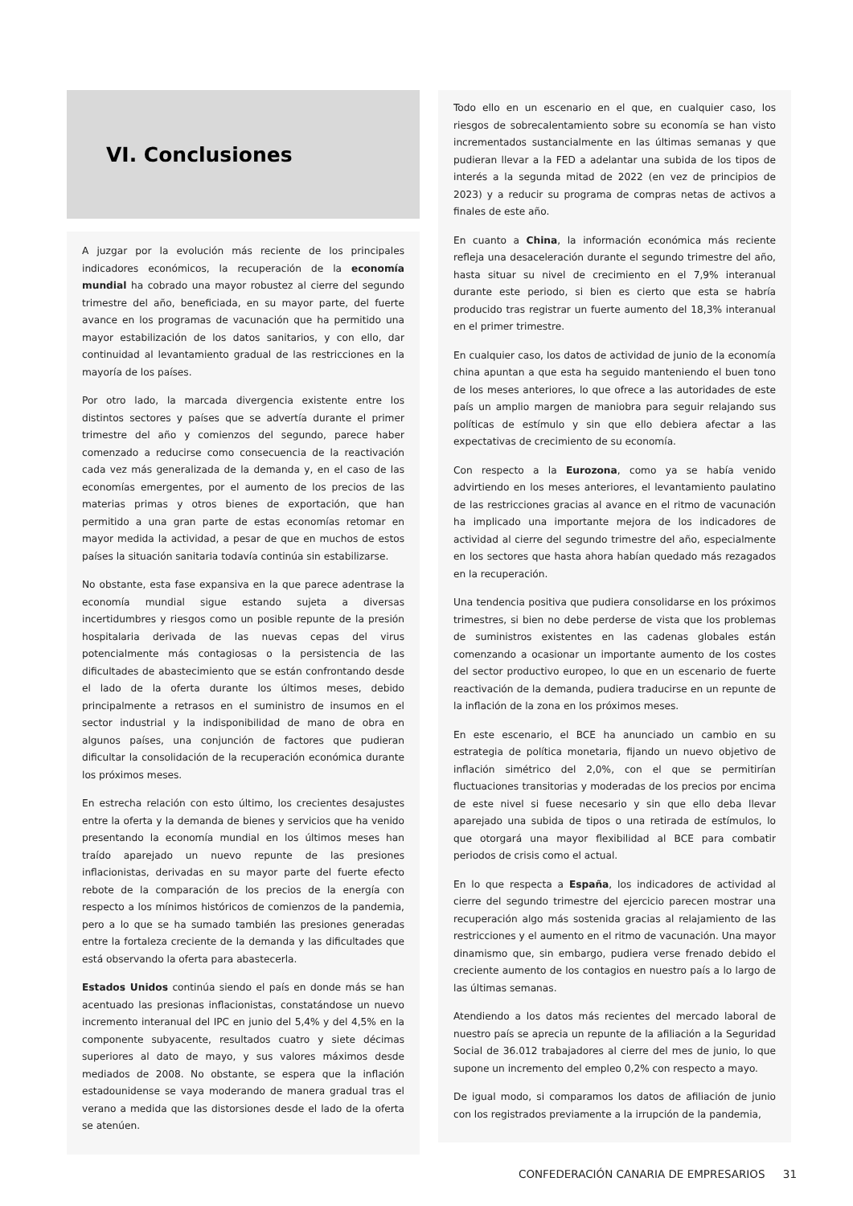VI. Conclusiones
A juzgar por la evolución más reciente de los principales indicadores económicos, la recuperación de la economía mundial ha cobrado una mayor robustez al cierre del segundo trimestre del año, beneficiada, en su mayor parte, del fuerte avance en los programas de vacunación que ha permitido una mayor estabilización de los datos sanitarios, y con ello, dar continuidad al levantamiento gradual de las restricciones en la mayoría de los países.
Por otro lado, la marcada divergencia existente entre los distintos sectores y países que se advertía durante el primer trimestre del año y comienzos del segundo, parece haber comenzado a reducirse como consecuencia de la reactivación cada vez más generalizada de la demanda y, en el caso de las economías emergentes, por el aumento de los precios de las materias primas y otros bienes de exportación, que han permitido a una gran parte de estas economías retomar en mayor medida la actividad, a pesar de que en muchos de estos países la situación sanitaria todavía continúa sin estabilizarse.
No obstante, esta fase expansiva en la que parece adentrase la economía mundial sigue estando sujeta a diversas incertidumbres y riesgos como un posible repunte de la presión hospitalaria derivada de las nuevas cepas del virus potencialmente más contagiosas o la persistencia de las dificultades de abastecimiento que se están confrontando desde el lado de la oferta durante los últimos meses, debido principalmente a retrasos en el suministro de insumos en el sector industrial y la indisponibilidad de mano de obra en algunos países, una conjunción de factores que pudieran dificultar la consolidación de la recuperación económica durante los próximos meses.
En estrecha relación con esto último, los crecientes desajustes entre la oferta y la demanda de bienes y servicios que ha venido presentando la economía mundial en los últimos meses han traído aparejado un nuevo repunte de las presiones inflacionistas, derivadas en su mayor parte del fuerte efecto rebote de la comparación de los precios de la energía con respecto a los mínimos históricos de comienzos de la pandemia, pero a lo que se ha sumado también las presiones generadas entre la fortaleza creciente de la demanda y las dificultades que está observando la oferta para abastecerla.
Estados Unidos continúa siendo el país en donde más se han acentuado las presionas inflacionistas, constatándose un nuevo incremento interanual del IPC en junio del 5,4% y del 4,5% en la componente subyacente, resultados cuatro y siete décimas superiores al dato de mayo, y sus valores máximos desde mediados de 2008. No obstante, se espera que la inflación estadounidense se vaya moderando de manera gradual tras el verano a medida que las distorsiones desde el lado de la oferta se atenúen.
Todo ello en un escenario en el que, en cualquier caso, los riesgos de sobrecalentamiento sobre su economía se han visto incrementados sustancialmente en las últimas semanas y que pudieran llevar a la FED a adelantar una subida de los tipos de interés a la segunda mitad de 2022 (en vez de principios de 2023) y a reducir su programa de compras netas de activos a finales de este año.
En cuanto a China, la información económica más reciente refleja una desaceleración durante el segundo trimestre del año, hasta situar su nivel de crecimiento en el 7,9% interanual durante este periodo, si bien es cierto que esta se habría producido tras registrar un fuerte aumento del 18,3% interanual en el primer trimestre.
En cualquier caso, los datos de actividad de junio de la economía china apuntan a que esta ha seguido manteniendo el buen tono de los meses anteriores, lo que ofrece a las autoridades de este país un amplio margen de maniobra para seguir relajando sus políticas de estímulo y sin que ello debiera afectar a las expectativas de crecimiento de su economía.
Con respecto a la Eurozona, como ya se había venido advirtiendo en los meses anteriores, el levantamiento paulatino de las restricciones gracias al avance en el ritmo de vacunación ha implicado una importante mejora de los indicadores de actividad al cierre del segundo trimestre del año, especialmente en los sectores que hasta ahora habían quedado más rezagados en la recuperación.
Una tendencia positiva que pudiera consolidarse en los próximos trimestres, si bien no debe perderse de vista que los problemas de suministros existentes en las cadenas globales están comenzando a ocasionar un importante aumento de los costes del sector productivo europeo, lo que en un escenario de fuerte reactivación de la demanda, pudiera traducirse en un repunte de la inflación de la zona en los próximos meses.
En este escenario, el BCE ha anunciado un cambio en su estrategia de política monetaria, fijando un nuevo objetivo de inflación simétrico del 2,0%, con el que se permitirían fluctuaciones transitorias y moderadas de los precios por encima de este nivel si fuese necesario y sin que ello deba llevar aparejado una subida de tipos o una retirada de estímulos, lo que otorgará una mayor flexibilidad al BCE para combatir periodos de crisis como el actual.
En lo que respecta a España, los indicadores de actividad al cierre del segundo trimestre del ejercicio parecen mostrar una recuperación algo más sostenida gracias al relajamiento de las restricciones y el aumento en el ritmo de vacunación. Una mayor dinamismo que, sin embargo, pudiera verse frenado debido el creciente aumento de los contagios en nuestro país a lo largo de las últimas semanas.
Atendiendo a los datos más recientes del mercado laboral de nuestro país se aprecia un repunte de la afiliación a la Seguridad Social de 36.012 trabajadores al cierre del mes de junio, lo que supone un incremento del empleo 0,2% con respecto a mayo.
De igual modo, si comparamos los datos de afiliación de junio con los registrados previamente a la irrupción de la pandemia,
CONFEDERACIÓN CANARIA DE EMPRESARIOS 31